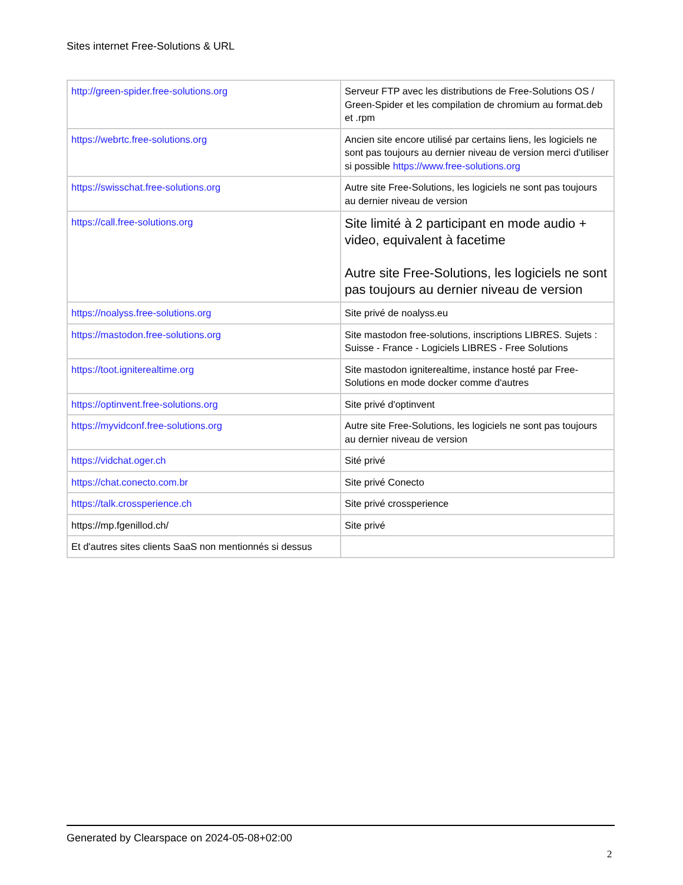Sites internet Free-Solutions & URL
| http://green-spider.free-solutions.org | Serveur FTP avec les distributions de Free-Solutions OS / Green-Spider et les compilation de chromium au format.deb et .rpm |
| https://webrtc.free-solutions.org | Ancien site encore utilisé par certains liens, les logiciels ne sont pas toujours au dernier niveau de version merci d'utiliser si possible https://www.free-solutions.org |
| https://swisschat.free-solutions.org | Autre site Free-Solutions, les logiciels ne sont pas toujours au dernier niveau de version |
| https://call.free-solutions.org | Site limité à 2 participant en mode audio + video, equivalent à facetime Autre site Free-Solutions, les logiciels ne sont pas toujours au dernier niveau de version |
| https://noalyss.free-solutions.org | Site privé de noalyss.eu |
| https://mastodon.free-solutions.org | Site mastodon free-solutions, inscriptions LIBRES. Sujets : Suisse - France - Logiciels LIBRES - Free Solutions |
| https://toot.igniterealtime.org | Site mastodon igniterealtime, instance hosté par Free-Solutions en mode docker comme d'autres |
| https://optinvent.free-solutions.org | Site privé d'optinvent |
| https://myvidconf.free-solutions.org | Autre site Free-Solutions, les logiciels ne sont pas toujours au dernier niveau de version |
| https://vidchat.oger.ch | Sité privé |
| https://chat.conecto.com.br | Site privé Conecto |
| https://talk.crossperience.ch | Site privé crossperience |
| https://mp.fgenillod.ch/ | Site privé |
| Et d'autres sites clients SaaS non mentionnés si dessus | |
Generated by Clearspace on 2024-05-08+02:00
2